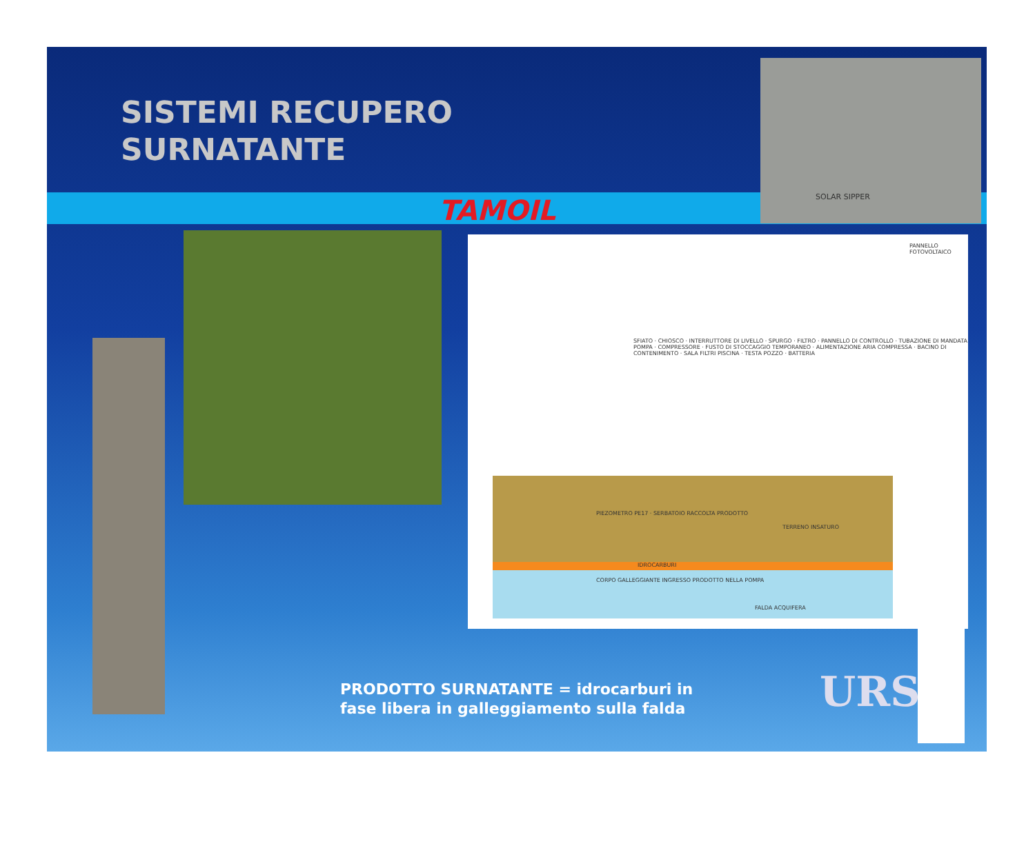SISTEMI RECUPERO
SURNATANTE
TAMOIL
SOLAR SIPPER
PANNELLO FOTOVOLTAICO
SFIATO · CHIOSCO · INTERRUTTORE DI LIVELLO · SPURGO · FILTRO · PANNELLO DI CONTROLLO · TUBAZIONE DI MANDATA POMPA · COMPRESSORE · FUSTO DI STOCCAGGIO TEMPORANEO · ALIMENTAZIONE ARIA COMPRESSA · BACINO DI CONTENIMENTO · SALA FILTRI PISCINA · TESTA POZZO · BATTERIA
PIEZOMETRO PE17 · SERBATOIO RACCOLTA PRODOTTO
TERRENO INSATURO
IDROCARBURI
CORPO GALLEGGIANTE INGRESSO PRODOTTO NELLA POMPA
FALDA ACQUIFERA
URS
PRODOTTO SURNATANTE = idrocarburi in
fase libera in galleggiamento sulla falda